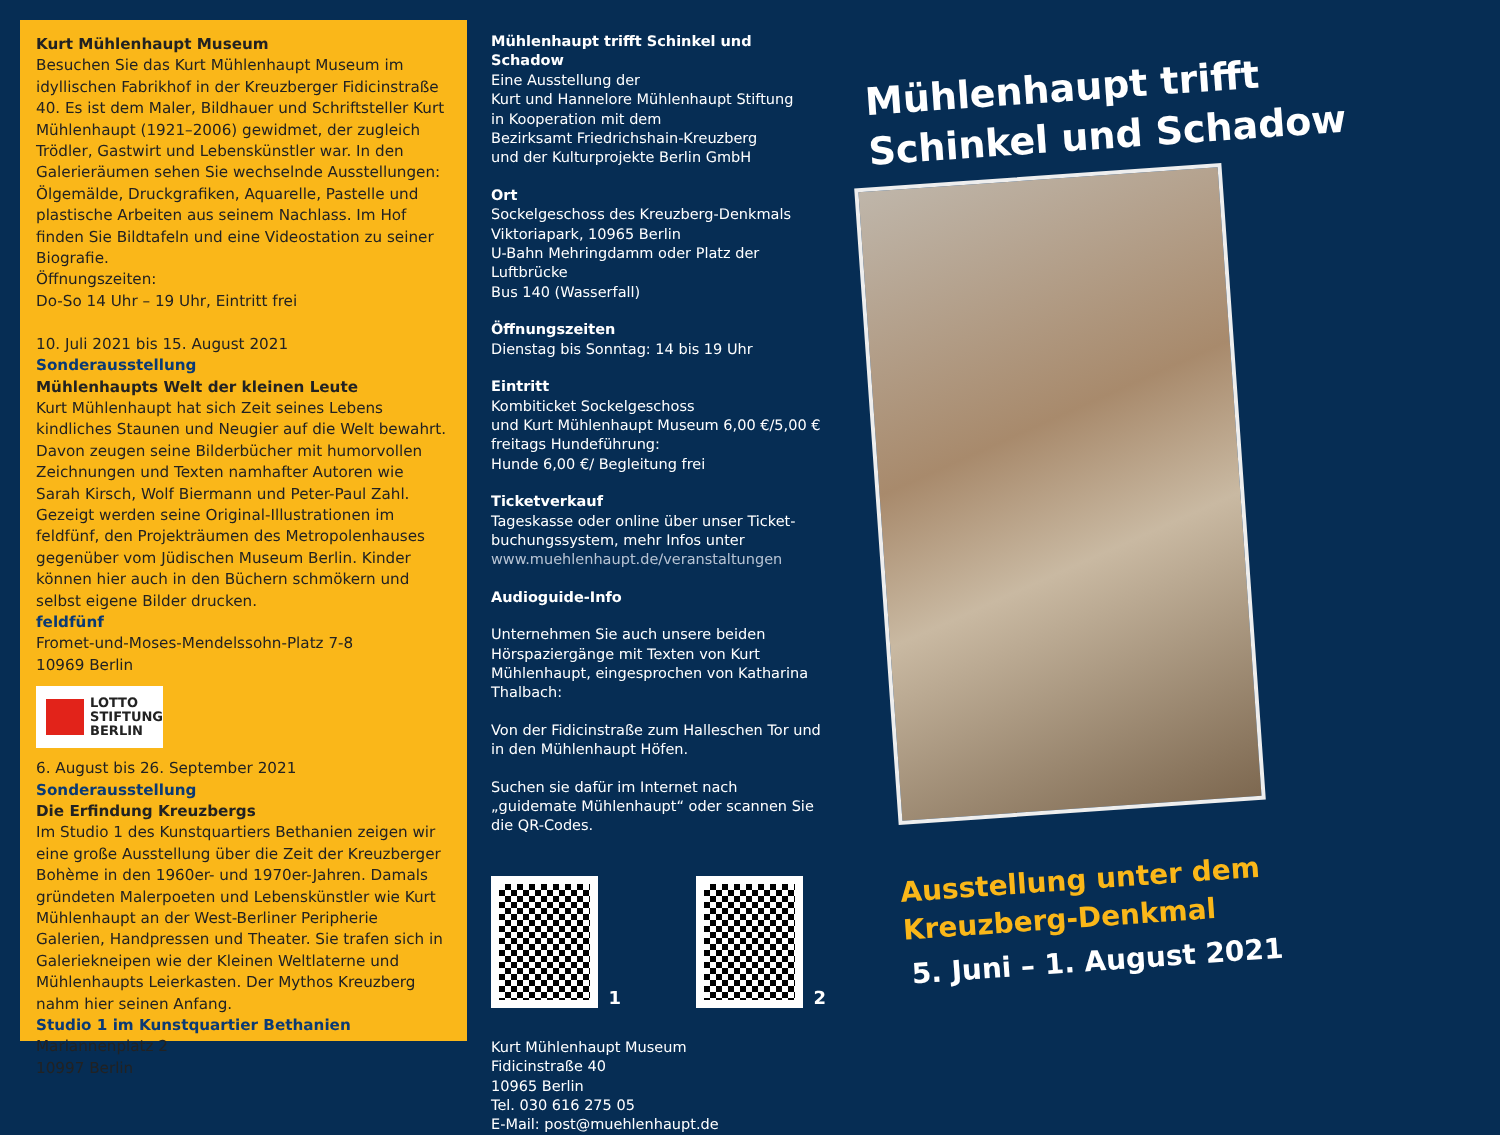Kurt Mühlenhaupt Museum
Besuchen Sie das Kurt Mühlenhaupt Museum im idyllischen Fabrikhof in der Kreuzberger Fidicinstraße 40. Es ist dem Maler, Bildhauer und Schriftsteller Kurt Mühlenhaupt (1921–2006) gewidmet, der zugleich Trödler, Gastwirt und Lebenskünstler war. In den Galerieräumen sehen Sie wechselnde Ausstellungen: Ölgemälde, Druckgrafiken, Aquarelle, Pastelle und plastische Arbeiten aus seinem Nachlass. Im Hof finden Sie Bildtafeln und eine Videostation zu seiner Biografie.
Öffnungszeiten:
Do-So 14 Uhr – 19 Uhr, Eintritt frei
10. Juli 2021 bis 15. August 2021
Sonderausstellung
Mühlenhaupts Welt der kleinen Leute
Kurt Mühlenhaupt hat sich Zeit seines Lebens kindliches Staunen und Neugier auf die Welt bewahrt. Davon zeugen seine Bilderbücher mit humorvollen Zeichnungen und Texten namhafter Autoren wie Sarah Kirsch, Wolf Biermann und Peter-Paul Zahl. Gezeigt werden seine Original-Illustrationen im feldfünf, den Projekträumen des Metropolenhauses gegenüber vom Jüdischen Museum Berlin. Kinder können hier auch in den Büchern schmökern und selbst eigene Bilder drucken.
feldfünf
Fromet-und-Moses-Mendelssohn-Platz 7-8
10969 Berlin
LOTTO
STIFTUNG
BERLIN
6. August bis 26. September 2021
Sonderausstellung
Die Erfindung Kreuzbergs
Im Studio 1 des Kunstquartiers Bethanien zeigen wir eine große Ausstellung über die Zeit der Kreuzberger Bohème in den 1960er- und 1970er-Jahren. Damals gründeten Malerpoeten und Lebenskünstler wie Kurt Mühlenhaupt an der West-Berliner Peripherie Galerien, Handpressen und Theater. Sie trafen sich in Galeriekneipen wie der Kleinen Weltlaterne und Mühlenhaupts Leierkasten. Der Mythos Kreuzberg nahm hier seinen Anfang.
Studio 1 im Kunstquartier Bethanien
Mariannenplatz 2
10997 Berlin
Mühlenhaupt trifft Schinkel und Schadow
Eine Ausstellung der
Kurt und Hannelore Mühlenhaupt Stiftung
in Kooperation mit dem
Bezirksamt Friedrichshain-Kreuzberg
und der Kulturprojekte Berlin GmbH
Ort
Sockelgeschoss des Kreuzberg-Denkmals
Viktoriapark, 10965 Berlin
U-Bahn Mehringdamm oder Platz der Luftbrücke
Bus 140 (Wasserfall)
Öffnungszeiten
Dienstag bis Sonntag: 14 bis 19 Uhr
Eintritt
Kombiticket Sockelgeschoss
und Kurt Mühlenhaupt Museum 6,00 €/5,00 €
freitags Hundeführung:
Hunde 6,00 €/ Begleitung frei
Ticketverkauf
Tageskasse oder online über unser Ticket-buchungssystem, mehr Infos unter
www.muehlenhaupt.de/veranstaltungen
Audioguide-Info
Unternehmen Sie auch unsere beiden Hörspaziergänge mit Texten von Kurt Mühlenhaupt, eingesprochen von Katharina Thalbach:
Von der Fidicinstraße zum Halleschen Tor und in den Mühlenhaupt Höfen.
Suchen sie dafür im Internet nach „guidemate Mühlenhaupt“ oder scannen Sie die QR-Codes.
1 2
Kurt Mühlenhaupt Museum
Fidicinstraße 40
10965 Berlin
Tel. 030 616 275 05
E-Mail: post@muehlenhaupt.de
Mühlenhaupt trifft
Schinkel und Schadow
Ausstellung unter dem
Kreuzberg-Denkmal
5. Juni – 1. August 2021